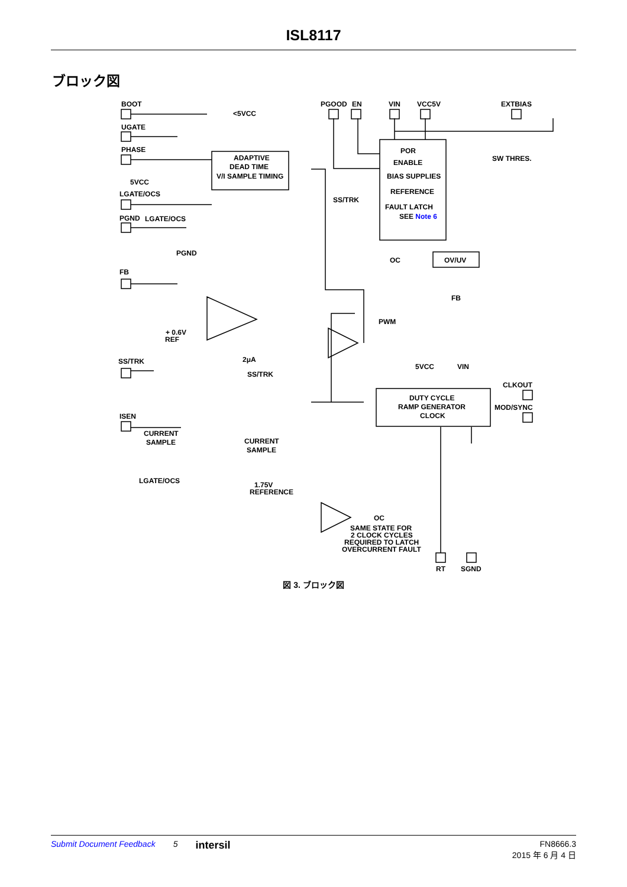ISL8117
ブロック図
BOOT
UGATE
PHASE
5VCC
LGATE/OCS
PGND
LGATE/OCS
PGND
ADAPTIVE
DEAD TIME
V/I SAMPLE TIMING
<5VCC
PGOOD
EN
VIN
VCC5V
EXTBIAS
SW THRES.
POR
ENABLE
BIAS SUPPLIES
REFERENCE
FAULT LATCH
SEE Note 6
SS/TRK
OC
OV/UV
FB
FB
+ 0.6V
REF
SS/TRK
2μA
SS/TRK
PWM
5VCC
VIN
CLKOUT
MOD/SYNC
DUTY CYCLE
RAMP GENERATOR
CLOCK
ISEN
CURRENT
SAMPLE
CURRENT
SAMPLE
LGATE/OCS
1.75V
REFERENCE
OC
SAME STATE FOR
2 CLOCK CYCLES
REQUIRED TO LATCH
OVERCURRENT FAULT
RT
SGND
図 3. ブロック図
Submit Document Feedback 5 intersil FN8666.3
2015 年 6 月 4 日